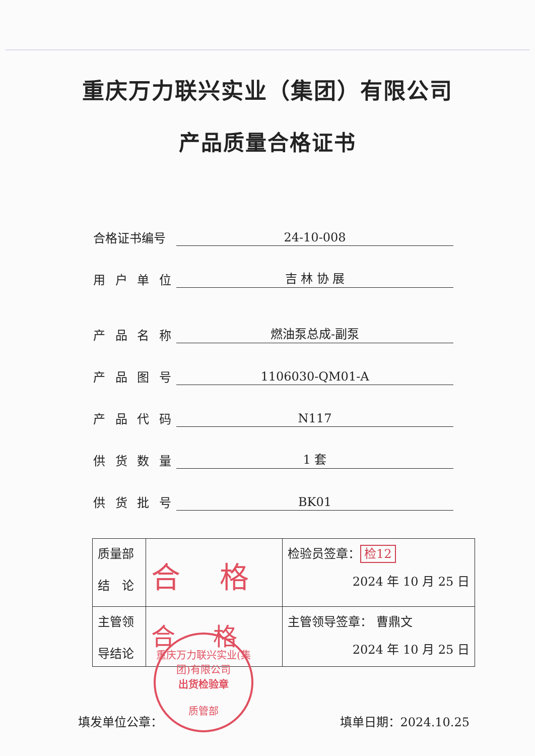重庆万力联兴实业（集团）有限公司
产品质量合格证书
合格证书编号 24-10-008
用 户 单 位 吉 林 协 展
产 品 名 称 燃油泵总成-副泵
产 品 图 号 1106030-QM01-A
产 品 代 码 N117
供 货 数 量 1 套
供 货 批 号 BK01
| 质量部 结 论 | 合 格 | 检验员签章： 检12 2024 年 10 月 25 日 |
| 主管领 导结论 | 合 格 | 主管领导签章： 曹鼎文 2024 年 10 月 25 日 |
填发单位公章： 填单日期：2024.10.25
重庆万力联兴实业(集团)有限公司
出货检验章
质管部